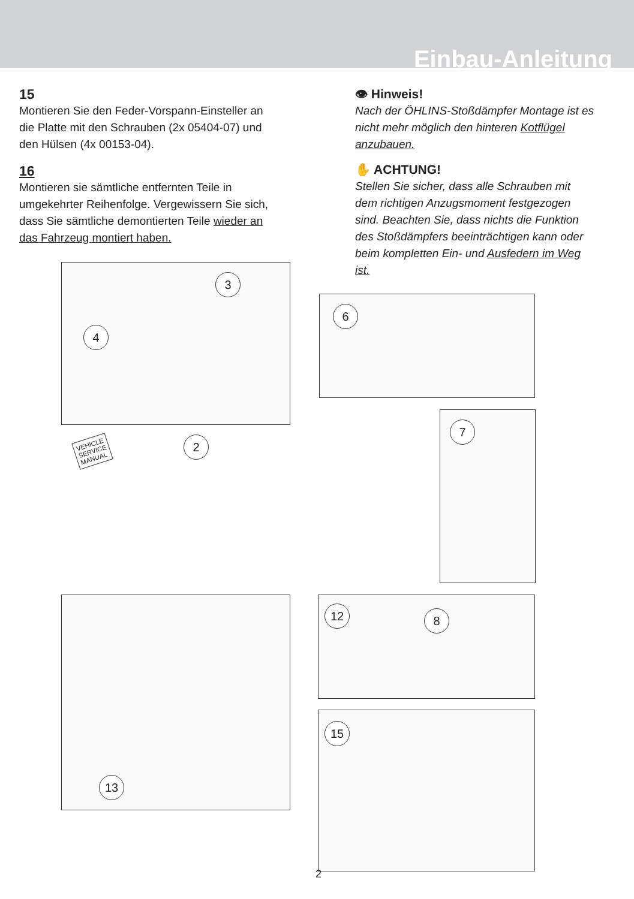Einbau-Anleitung
15
Montieren Sie den Feder-Vorspann-Einsteller an die Platte mit den Schrauben (2x 05404-07) und den Hülsen (4x 00153-04).
16
Montieren sie sämtliche entfernten Teile in umgekehrter Reihenfolge. Vergewissern Sie sich, dass Sie sämtliche demontierten Teile wieder an das Fahrzeug montiert haben.
👁 Hinweis!
Nach der ÖHLINS-Stoßdämpfer Montage ist es nicht mehr möglich den hinteren Kotflügel anzubauen.
✋ ACHTUNG!
Stellen Sie sicher, dass alle Schrauben mit dem richtigen Anzugsmoment festgezogen sind. Beachten Sie, dass nichts die Funktion des Stoßdämpfers beeinträchtigen kann oder beim kompletten Ein- und Ausfedern im Weg ist.
3
4
6
7
VEHICLE
SERVICE
MANUAL
2
13
12 8
15
2